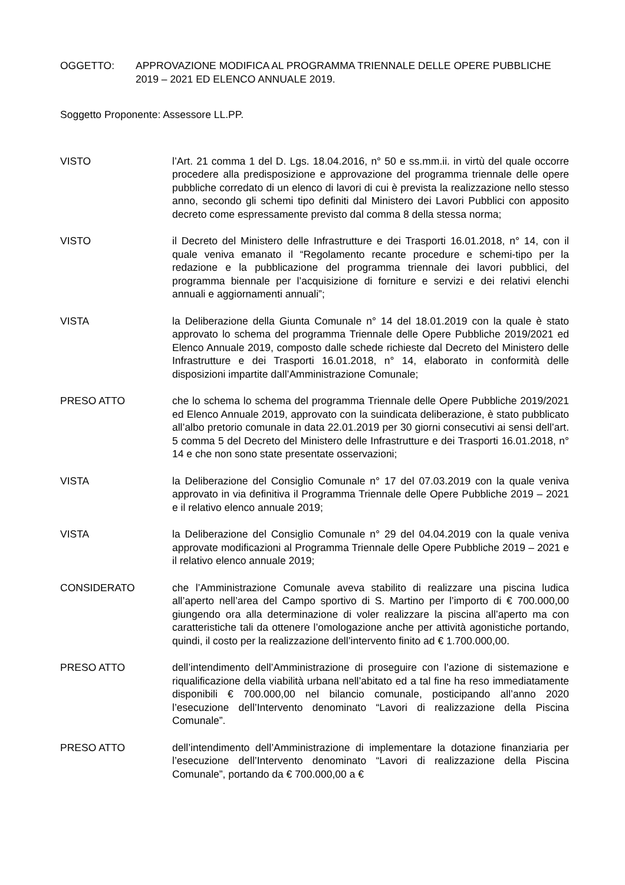OGGETTO: APPROVAZIONE MODIFICA AL PROGRAMMA TRIENNALE DELLE OPERE PUBBLICHE 2019 – 2021 ED ELENCO ANNUALE 2019.
Soggetto Proponente: Assessore LL.PP.
VISTO l’Art. 21 comma 1 del D. Lgs. 18.04.2016, n° 50 e ss.mm.ii. in virtù del quale occorre procedere alla predisposizione e approvazione del programma triennale delle opere pubbliche corredato di un elenco di lavori di cui è prevista la realizzazione nello stesso anno, secondo gli schemi tipo definiti dal Ministero dei Lavori Pubblici con apposito decreto come espressamente previsto dal comma 8 della stessa norma;
VISTO il Decreto del Ministero delle Infrastrutture e dei Trasporti 16.01.2018, n° 14, con il quale veniva emanato il “Regolamento recante procedure e schemi-tipo per la redazione e la pubblicazione del programma triennale dei lavori pubblici, del programma biennale per l’acquisizione di forniture e servizi e dei relativi elenchi annuali e aggiornamenti annuali”;
VISTA la Deliberazione della Giunta Comunale n° 14 del 18.01.2019 con la quale è stato approvato lo schema del programma Triennale delle Opere Pubbliche 2019/2021 ed Elenco Annuale 2019, composto dalle schede richieste dal Decreto del Ministero delle Infrastrutture e dei Trasporti 16.01.2018, n° 14, elaborato in conformità delle disposizioni impartite dall’Amministrazione Comunale;
PRESO ATTO che lo schema lo schema del programma Triennale delle Opere Pubbliche 2019/2021 ed Elenco Annuale 2019, approvato con la suindicata deliberazione, è stato pubblicato all’albo pretorio comunale in data 22.01.2019 per 30 giorni consecutivi ai sensi dell’art. 5 comma 5 del Decreto del Ministero delle Infrastrutture e dei Trasporti 16.01.2018, n° 14 e che non sono state presentate osservazioni;
VISTA la Deliberazione del Consiglio Comunale n° 17 del 07.03.2019 con la quale veniva approvato in via definitiva il Programma Triennale delle Opere Pubbliche 2019 – 2021 e il relativo elenco annuale 2019;
VISTA la Deliberazione del Consiglio Comunale n° 29 del 04.04.2019 con la quale veniva approvate modificazioni al Programma Triennale delle Opere Pubbliche 2019 – 2021 e il relativo elenco annuale 2019;
CONSIDERATO che l’Amministrazione Comunale aveva stabilito di realizzare una piscina ludica all’aperto nell’area del Campo sportivo di S. Martino per l’importo di € 700.000,00 giungendo ora alla determinazione di voler realizzare la piscina all’aperto ma con caratteristiche tali da ottenere l’omologazione anche per attività agonistiche portando, quindi, il costo per la realizzazione dell’intervento finito ad € 1.700.000,00.
PRESO ATTO dell’intendimento dell’Amministrazione di proseguire con l’azione di sistemazione e riqualificazione della viabilità urbana nell’abitato ed a tal fine ha reso immediatamente disponibili € 700.000,00 nel bilancio comunale, posticipando all’anno 2020 l’esecuzione dell’Intervento denominato “Lavori di realizzazione della Piscina Comunale”.
PRESO ATTO dell’intendimento dell’Amministrazione di implementare la dotazione finanziaria per l’esecuzione dell’Intervento denominato “Lavori di realizzazione della Piscina Comunale”, portando da € 700.000,00 a €